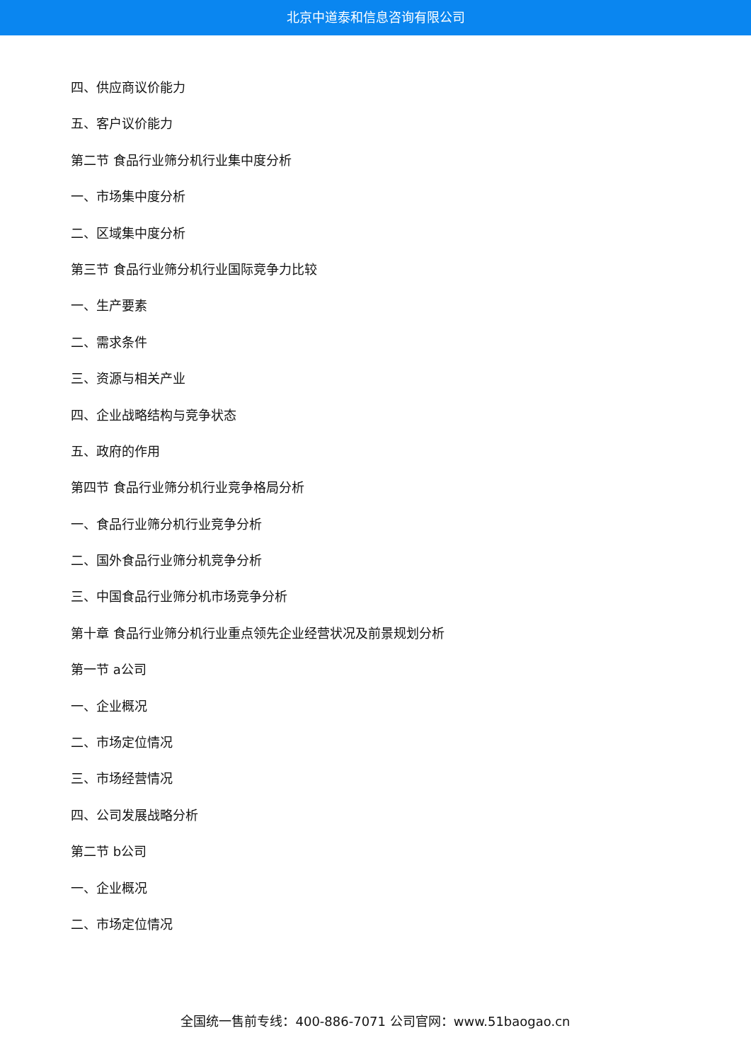北京中道泰和信息咨询有限公司
四、供应商议价能力
五、客户议价能力
第二节 食品行业筛分机行业集中度分析
一、市场集中度分析
二、区域集中度分析
第三节 食品行业筛分机行业国际竞争力比较
一、生产要素
二、需求条件
三、资源与相关产业
四、企业战略结构与竞争状态
五、政府的作用
第四节 食品行业筛分机行业竞争格局分析
一、食品行业筛分机行业竞争分析
二、国外食品行业筛分机竞争分析
三、中国食品行业筛分机市场竞争分析
第十章 食品行业筛分机行业重点领先企业经营状况及前景规划分析
第一节 a公司
一、企业概况
二、市场定位情况
三、市场经营情况
四、公司发展战略分析
第二节 b公司
一、企业概况
二、市场定位情况
全国统一售前专线：400-886-7071 公司官网：www.51baogao.cn